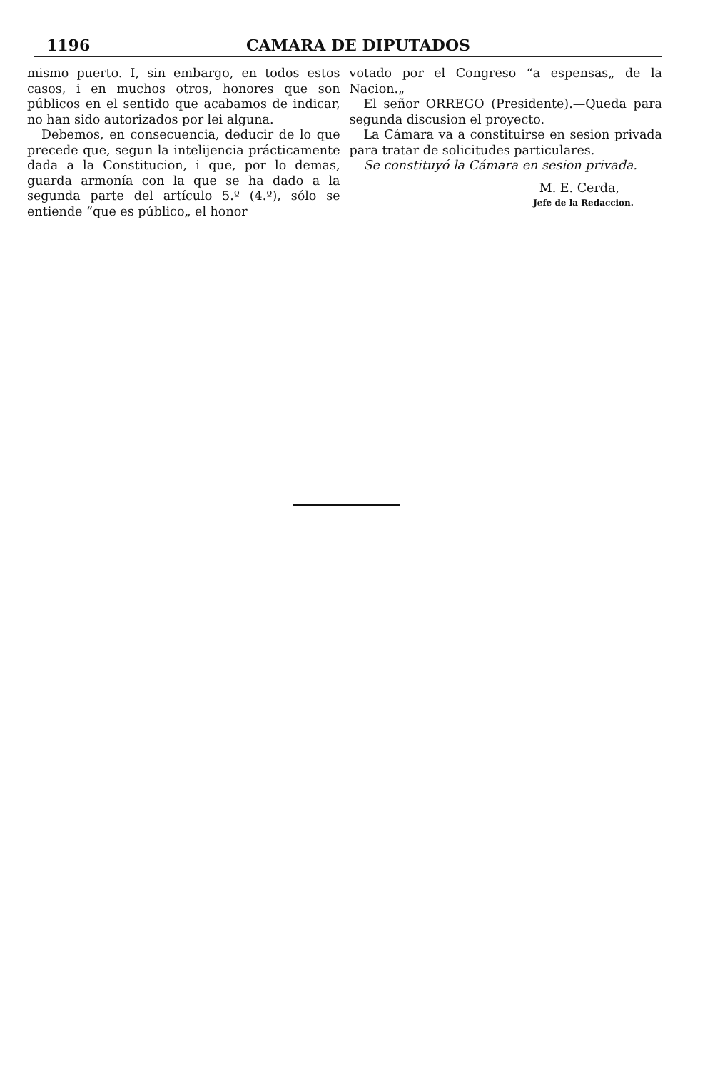1196 CAMARA DE DIPUTADOS
mismo puerto. I, sin embargo, en todos estos casos, i en muchos otros, honores que son públicos en el sentido que acabamos de indicar, no han sido autorizados por lei alguna.
Debemos, en consecuencia, deducir de lo que precede que, segun la intelijencia prácticamente dada a la Constitucion, i que, por lo demas, guarda armonía con la que se ha dado a la segunda parte del artículo 5.º (4.º), sólo se entiende “que es público„ el honor
votado por el Congreso “a espensas„ de la Nacion.„
El señor ORREGO (Presidente).—Queda para segunda discusion el proyecto.
La Cámara va a constituirse en sesion privada para tratar de solicitudes particulares.
Se constituyó la Cámara en sesion privada.
M. E. Cerda,
Jefe de la Redaccion.